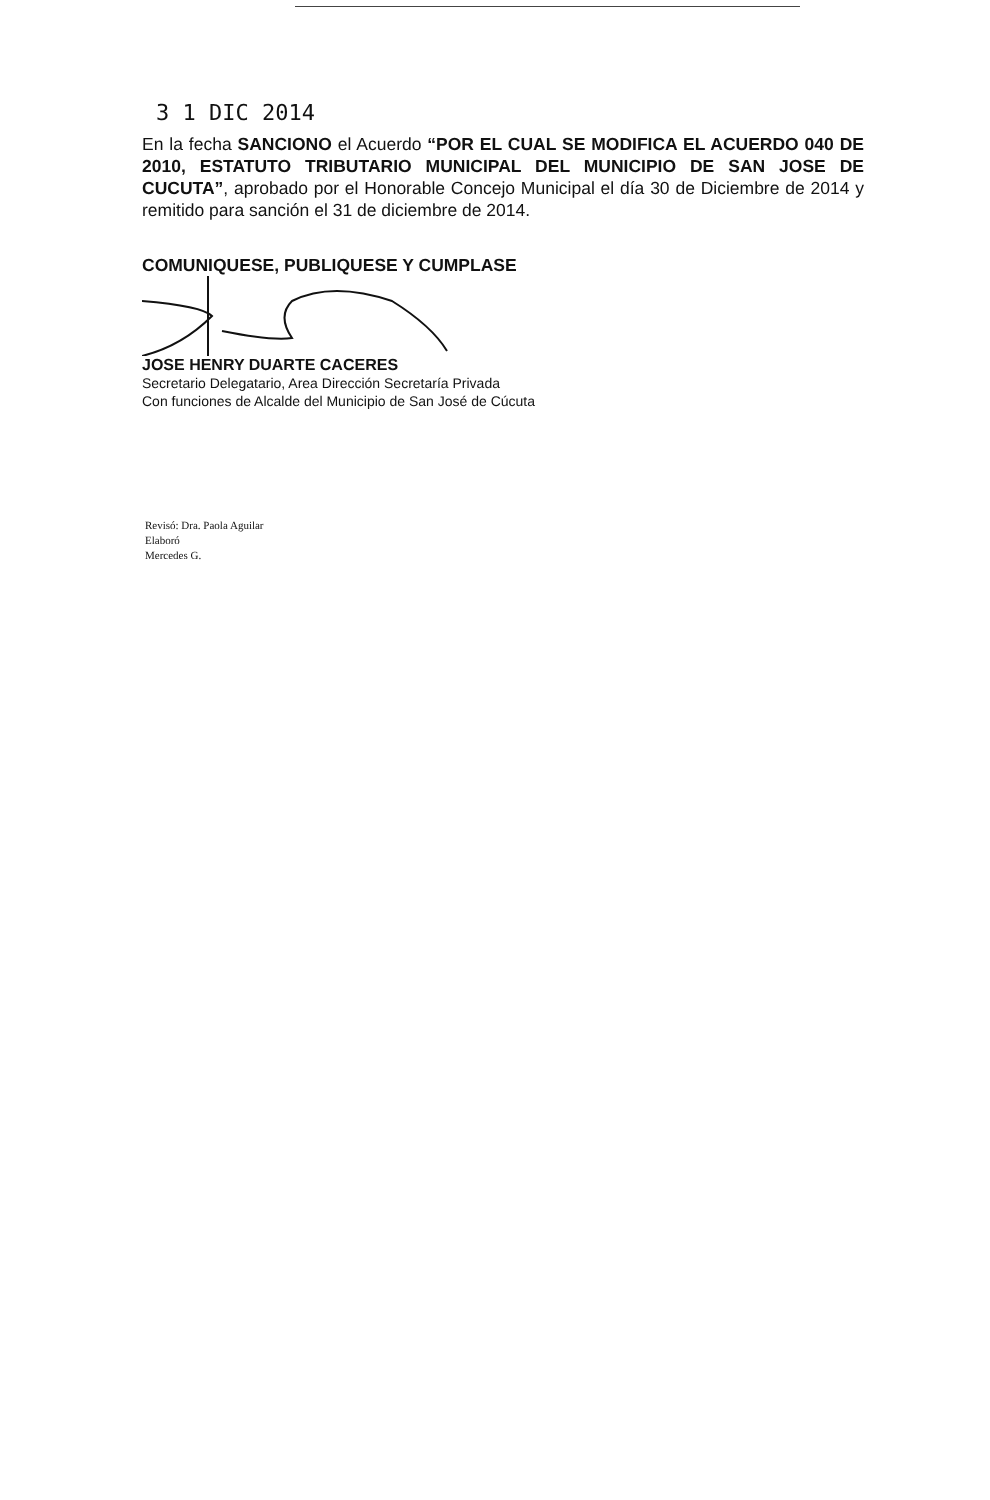3 1 DIC 2014
En la fecha SANCIONO el Acuerdo “POR EL CUAL SE MODIFICA EL ACUERDO 040 DE 2010, ESTATUTO TRIBUTARIO MUNICIPAL DEL MUNICIPIO DE SAN JOSE DE CUCUTA”, aprobado por el Honorable Concejo Municipal el día 30 de Diciembre de 2014 y remitido para sanción el 31 de diciembre de 2014.
COMUNIQUESE, PUBLIQUESE Y CUMPLASE
JOSE HENRY DUARTE CACERES
Secretario Delegatario, Area Dirección Secretaría Privada
Con funciones de Alcalde del Municipio de San José de Cúcuta
Revisó: Dra. Paola Aguilar
Elaboró
Mercedes G.